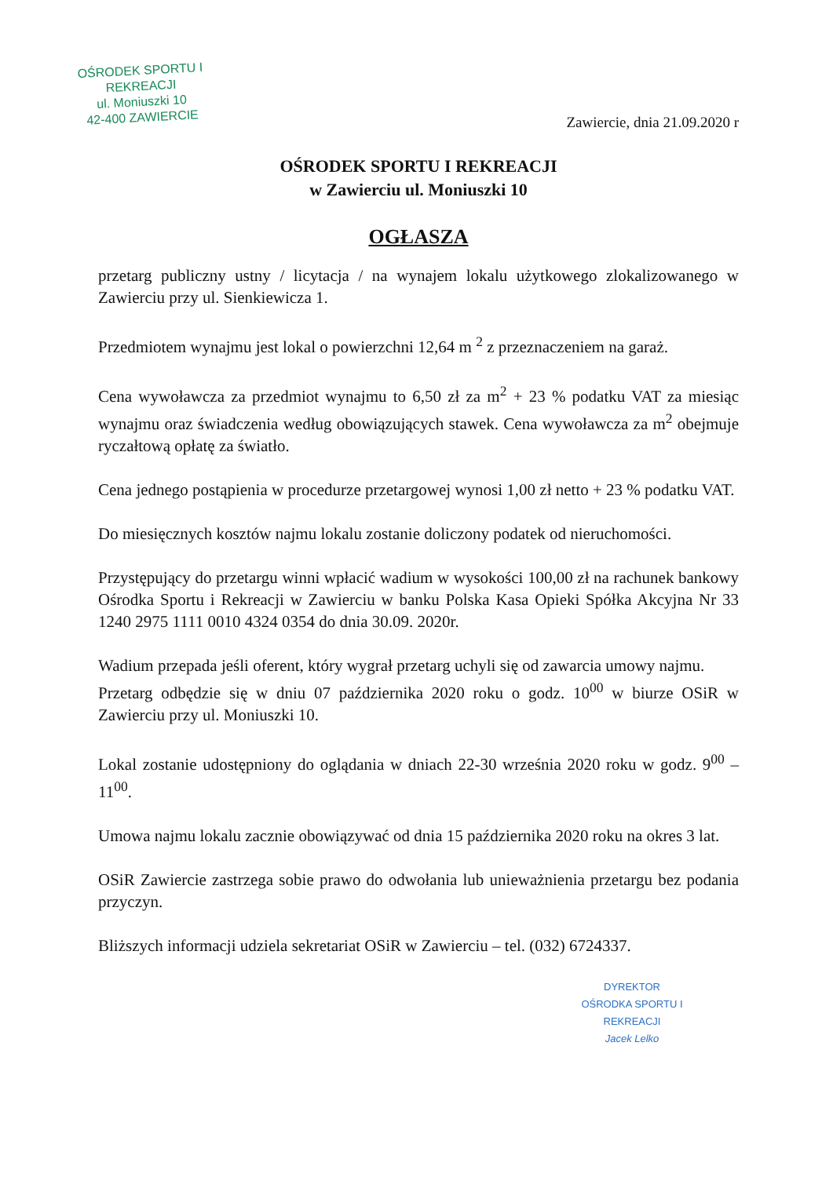OŚRODEK SPORTU I REKREACJI
ul. Moniuszki 10
42-400 ZAWIERCIE
Zawiercie, dnia 21.09.2020 r
OŚRODEK SPORTU I REKREACJI
w Zawierciu ul. Moniuszki 10
OGŁASZA
przetarg publiczny ustny / licytacja / na wynajem lokalu użytkowego zlokalizowanego w Zawierciu przy ul. Sienkiewicza 1.
Przedmiotem wynajmu jest lokal o powierzchni 12,64 m <sup>2</sup> z przeznaczeniem na garaż.
Cena wywoławcza za przedmiot wynajmu to 6,50 zł za m<sup>2</sup> + 23 % podatku VAT za miesiąc wynajmu oraz świadczenia według obowiązujących stawek. Cena wywoławcza za m<sup>2</sup> obejmuje ryczałtową opłatę za światło.
Cena jednego postąpienia w procedurze przetargowej wynosi 1,00 zł netto + 23 % podatku VAT.
Do miesięcznych kosztów najmu lokalu zostanie doliczony podatek od nieruchomości.
Przystępujący do przetargu winni wpłacić wadium w wysokości 100,00 zł na rachunek bankowy Ośrodka Sportu i Rekreacji w Zawierciu w banku Polska Kasa Opieki Spółka Akcyjna Nr 33 1240 2975 1111 0010 4324 0354 do dnia 30.09. 2020r.
Wadium przepada jeśli oferent, który wygrał przetarg uchyli się od zawarcia umowy najmu.
Przetarg odbędzie się w dniu 07 października 2020 roku o godz. 10<sup>00</sup> w biurze OSiR w Zawierciu przy ul. Moniuszki 10.
Lokal zostanie udostępniony do oglądania w dniach 22-30 września 2020 roku w godz. 9<sup>00</sup> – 11<sup>00</sup>.
Umowa najmu lokalu zacznie obowiązywać od dnia 15 października 2020 roku na okres 3 lat.
OSiR Zawiercie zastrzega sobie prawo do odwołania lub unieważnienia przetargu bez podania przyczyn.
Bliższych informacji udziela sekretariat OSiR w Zawierciu – tel. (032) 6724337.
DYREKTOR
OŚRODKA SPORTU I REKREACJI
Jacek Lelko